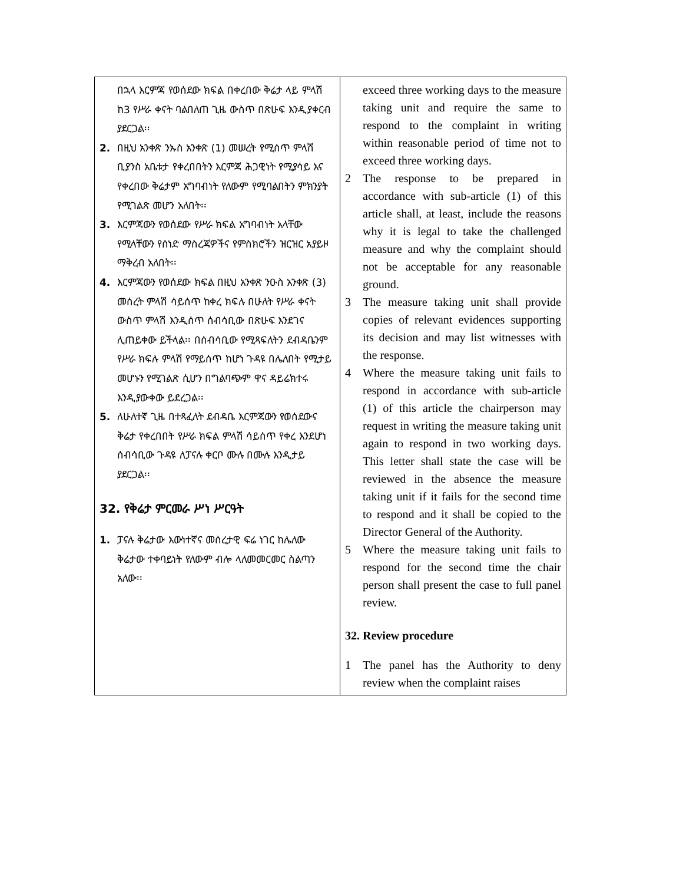| በኋላ እርምጃ የወሰደው ክፍል በቀረበው ቅሬታ ላይ ምላሽ ከ3 የሥራ ቀናት ባልበለጠ ጊዜ ውስጥ በጽሁፍ እንዲያቀርብ ያደርጋል፡፡ 2. በዚህ አንቀጽ ንኡስ አንቀጽ (1) መሠረት የሚሰጥ ምላሽ ቢያንስ አቤቱታ የቀረበበትን እርምጃ ሕጋዊነት የሚያሳይ እና የቀረበው ቅሬታም አግባብነት የለውም የሚባልበትን ምክንያት የሚገልጽ መሆን አለበት፡፡ 3. እርምጃውን የወሰደው የሥራ ክፍል አግባብነት አላቸው የሚላቸውን የሰነድ ማስረጃዎችና የምስክሮችን ዝርዝር አያይዞ ማቅረብ አለበት፡፡ 4. እርምጃውን የወሰደው ክፍል በዚህ አንቀጽ ንዑስ አንቀጽ (3) መሰረት ምላሽ ሳይሰጥ ከቀረ ክፍሉ በሁለት የሥራ ቀናት ውስጥ ምላሽ እንዲሰጥ ሰብሳቢው በጽሁፍ እንደገና ሊጠይቀው ይችላል፡፡ በሰብሳቢው የሚጻፍለትን ደብዳቤንም የሥራ ክፍሉ ምላሽ የማይሰጥ ከሆነ ጉዳዩ በሌለበት የሚታይ መሆኑን የሚገልጽ ሲሆን በግልባጭም ዋና ዳይሬክተሩ እንዲያውቀው ይደረጋል፡፡ 5. ለሁለተኛ ጊዜ በተጻፈለት ደብዳቤ እርምጃውን የወሰደውና ቅሬታ የቀረበበት የሥራ ክፍል ምላሽ ሳይሰጥ የቀረ እንደሆነ ሰብሳቢው ጉዳዩ ለፓናሉ ቀርቦ ሙሉ በሙሉ እንዲታይ ያደርጋል፡፡ 32. የቅሬታ ምርመራ ሥነ ሥርዓት 1. ፓናሉ ቅሬታው እውነተኛና መሰረታዊ ፍሬ ነገር ከሌለው ቅሬታው ተቀባይነት የለውም ብሎ ላለመመርመር ስልጣን አለው፡፡ | exceed three working days to the measure taking unit and require the same to respond to the complaint in writing within reasonable period of time not to exceed three working days. 2 The response to be prepared in accordance with sub-article (1) of this article shall, at least, include the reasons why it is legal to take the challenged measure and why the complaint should not be acceptable for any reasonable ground. 3 The measure taking unit shall provide copies of relevant evidences supporting its decision and may list witnesses with the response. 4 Where the measure taking unit fails to respond in accordance with sub-article (1) of this article the chairperson may request in writing the measure taking unit again to respond in two working days. This letter shall state the case will be reviewed in the absence the measure taking unit if it fails for the second time to respond and it shall be copied to the Director General of the Authority. 5 Where the measure taking unit fails to respond for the second time the chair person shall present the case to full panel review. 32. Review procedure 1 The panel has the Authority to deny review when the complaint raises |